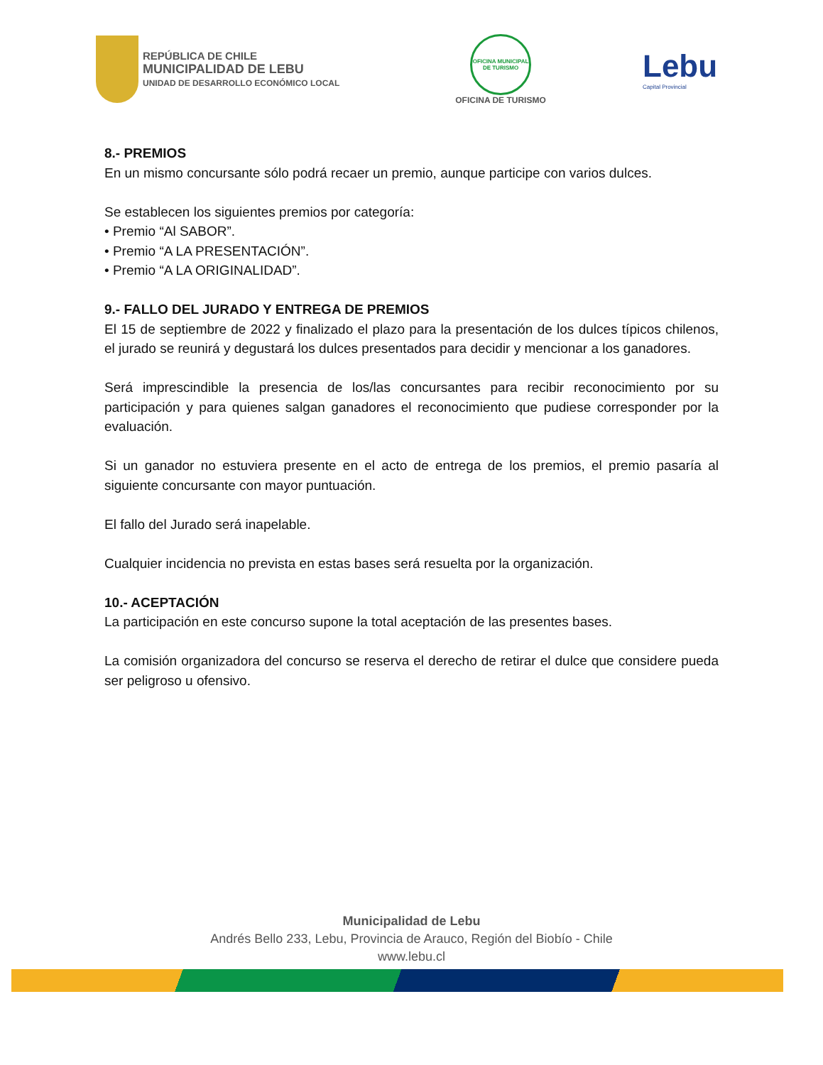REPÚBLICA DE CHILE
MUNICIPALIDAD DE LEBU
UNIDAD DE DESARROLLO ECONÓMICO LOCAL
OFICINA MUNICIPAL DE TURISMO
OFICINA DE TURISMO
Lebu
Capital Provincial
8.- PREMIOS
En un mismo concursante sólo podrá recaer un premio, aunque participe con varios dulces.
Se establecen los siguientes premios por categoría:
• Premio “Al SABOR”.
• Premio “A LA PRESENTACIÓN”.
• Premio “A LA ORIGINALIDAD”.
9.- FALLO DEL JURADO Y ENTREGA DE PREMIOS
El 15 de septiembre de 2022 y finalizado el plazo para la presentación de los dulces típicos chilenos, el jurado se reunirá y degustará los dulces presentados para decidir y mencionar a los ganadores.
Será imprescindible la presencia de los/las concursantes para recibir reconocimiento por su participación y para quienes salgan ganadores el reconocimiento que pudiese corresponder por la evaluación.
Si un ganador no estuviera presente en el acto de entrega de los premios, el premio pasaría al siguiente concursante con mayor puntuación.
El fallo del Jurado será inapelable.
Cualquier incidencia no prevista en estas bases será resuelta por la organización.
10.- ACEPTACIÓN
La participación en este concurso supone la total aceptación de las presentes bases.
La comisión organizadora del concurso se reserva el derecho de retirar el dulce que considere pueda ser peligroso u ofensivo.
Municipalidad de Lebu
Andrés Bello 233, Lebu, Provincia de Arauco, Región del Biobío - Chile
www.lebu.cl